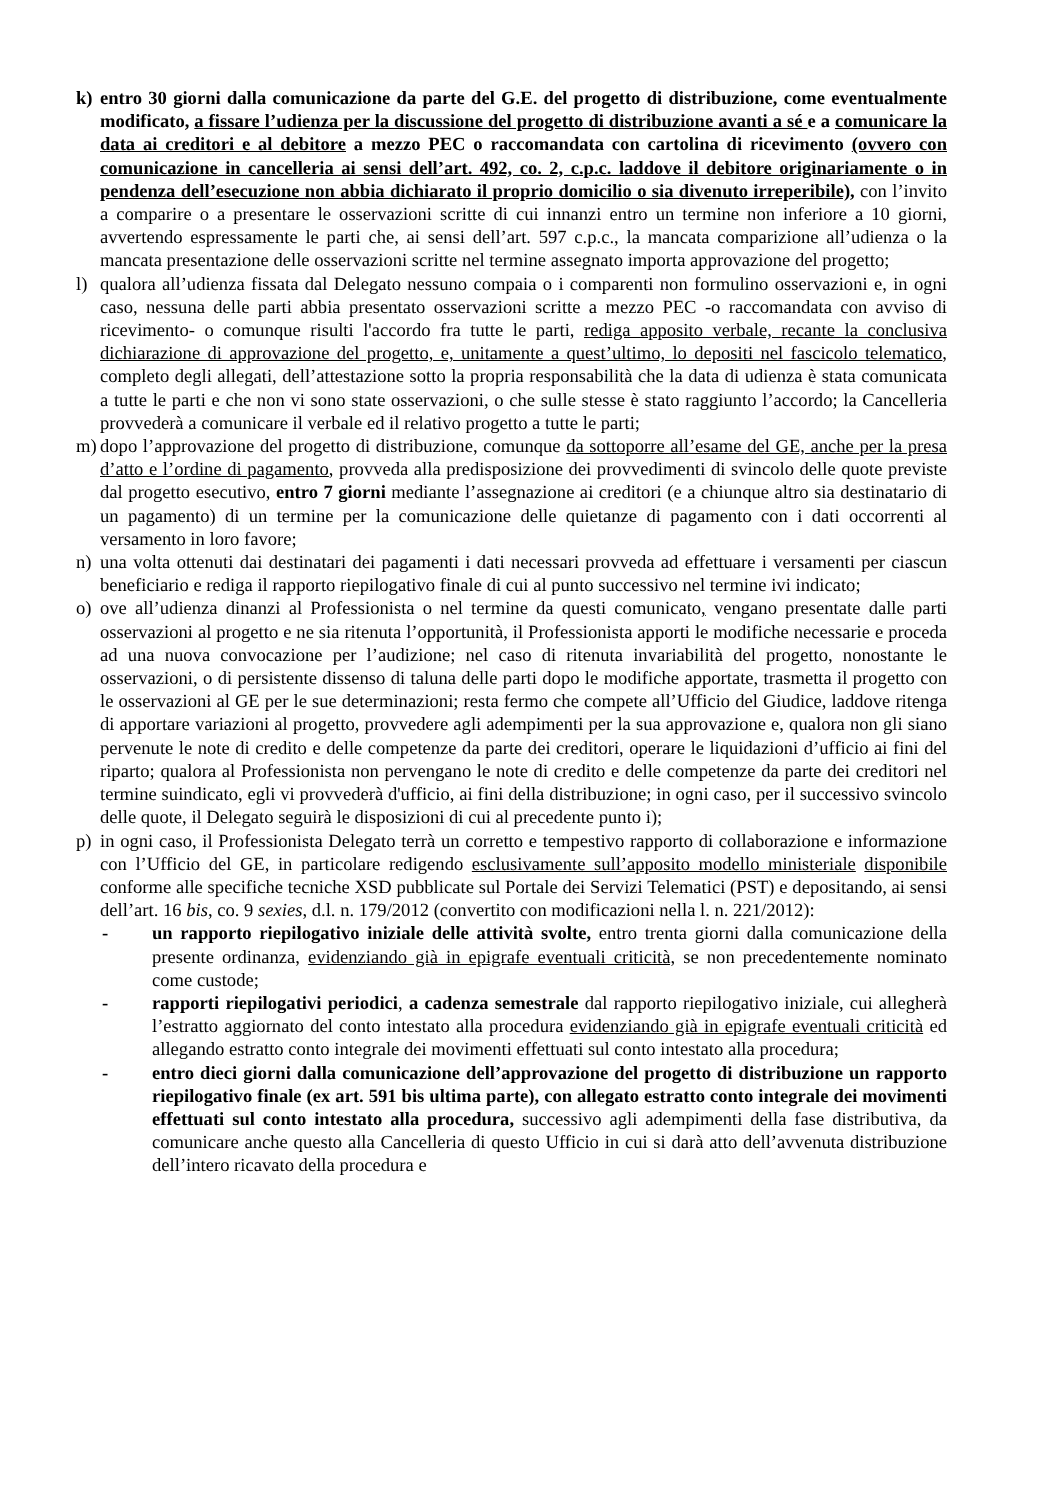k) entro 30 giorni dalla comunicazione da parte del G.E. del progetto di distribuzione, come eventualmente modificato, a fissare l’udienza per la discussione del progetto di distribuzione avanti a sé e a comunicare la data ai creditori e al debitore a mezzo PEC o raccomandata con cartolina di ricevimento (ovvero con comunicazione in cancelleria ai sensi dell’art. 492, co. 2, c.p.c. laddove il debitore originariamente o in pendenza dell’esecuzione non abbia dichiarato il proprio domicilio o sia divenuto irreperibile), con l’invito a comparire o a presentare le osservazioni scritte di cui innanzi entro un termine non inferiore a 10 giorni, avvertendo espressamente le parti che, ai sensi dell’art. 597 c.p.c., la mancata comparizione all’udienza o la mancata presentazione delle osservazioni scritte nel termine assegnato importa approvazione del progetto;
l) qualora all’udienza fissata dal Delegato nessuno compaia o i comparenti non formulino osservazioni e, in ogni caso, nessuna delle parti abbia presentato osservazioni scritte a mezzo PEC -o raccomandata con avviso di ricevimento- o comunque risulti l'accordo fra tutte le parti, rediga apposito verbale, recante la conclusiva dichiarazione di approvazione del progetto, e, unitamente a quest’ultimo, lo depositi nel fascicolo telematico, completo degli allegati, dell’attestazione sotto la propria responsabilità che la data di udienza è stata comunicata a tutte le parti e che non vi sono state osservazioni, o che sulle stesse è stato raggiunto l’accordo; la Cancelleria provvederà a comunicare il verbale ed il relativo progetto a tutte le parti;
m) dopo l’approvazione del progetto di distribuzione, comunque da sottoporre all’esame del GE, anche per la presa d’atto e l’ordine di pagamento, provveda alla predisposizione dei provvedimenti di svincolo delle quote previste dal progetto esecutivo, entro 7 giorni mediante l’assegnazione ai creditori (e a chiunque altro sia destinatario di un pagamento) di un termine per la comunicazione delle quietanze di pagamento con i dati occorrenti al versamento in loro favore;
n) una volta ottenuti dai destinatari dei pagamenti i dati necessari provveda ad effettuare i versamenti per ciascun beneficiario e rediga il rapporto riepilogativo finale di cui al punto successivo nel termine ivi indicato;
o) ove all’udienza dinanzi al Professionista o nel termine da questi comunicato, vengano presentate dalle parti osservazioni al progetto e ne sia ritenuta l’opportunità, il Professionista apporti le modifiche necessarie e proceda ad una nuova convocazione per l’audizione; nel caso di ritenuta invariabilità del progetto, nonostante le osservazioni, o di persistente dissenso di taluna delle parti dopo le modifiche apportate, trasmetta il progetto con le osservazioni al GE per le sue determinazioni; resta fermo che compete all’Ufficio del Giudice, laddove ritenga di apportare variazioni al progetto, provvedere agli adempimenti per la sua approvazione e, qualora non gli siano pervenute le note di credito e delle competenze da parte dei creditori, operare le liquidazioni d’ufficio ai fini del riparto; qualora al Professionista non pervengano le note di credito e delle competenze da parte dei creditori nel termine suindicato, egli vi provvederà d'ufficio, ai fini della distribuzione; in ogni caso, per il successivo svincolo delle quote, il Delegato seguirà le disposizioni di cui al precedente punto i);
p) in ogni caso, il Professionista Delegato terrà un corretto e tempestivo rapporto di collaborazione e informazione con l’Ufficio del GE, in particolare redigendo esclusivamente sull’apposito modello ministeriale disponibile conforme alle specifiche tecniche XSD pubblicate sul Portale dei Servizi Telematici (PST) e depositando, ai sensi dell’art. 16 bis, co. 9 sexies, d.l. n. 179/2012 (convertito con modificazioni nella l. n. 221/2012):
- un rapporto riepilogativo iniziale delle attività svolte, entro trenta giorni dalla comunicazione della presente ordinanza, evidenziando già in epigrafe eventuali criticità, se non precedentemente nominato come custode;
- rapporti riepilogativi periodici, a cadenza semestrale dal rapporto riepilogativo iniziale, cui allegherà l’estratto aggiornato del conto intestato alla procedura evidenziando già in epigrafe eventuali criticità ed allegando estratto conto integrale dei movimenti effettuati sul conto intestato alla procedura;
- entro dieci giorni dalla comunicazione dell’approvazione del progetto di distribuzione un rapporto riepilogativo finale (ex art. 591 bis ultima parte), con allegato estratto conto integrale dei movimenti effettuati sul conto intestato alla procedura, successivo agli adempimenti della fase distributiva, da comunicare anche questo alla Cancelleria di questo Ufficio in cui si darà atto dell’avvenuta distribuzione dell’intero ricavato della procedura e